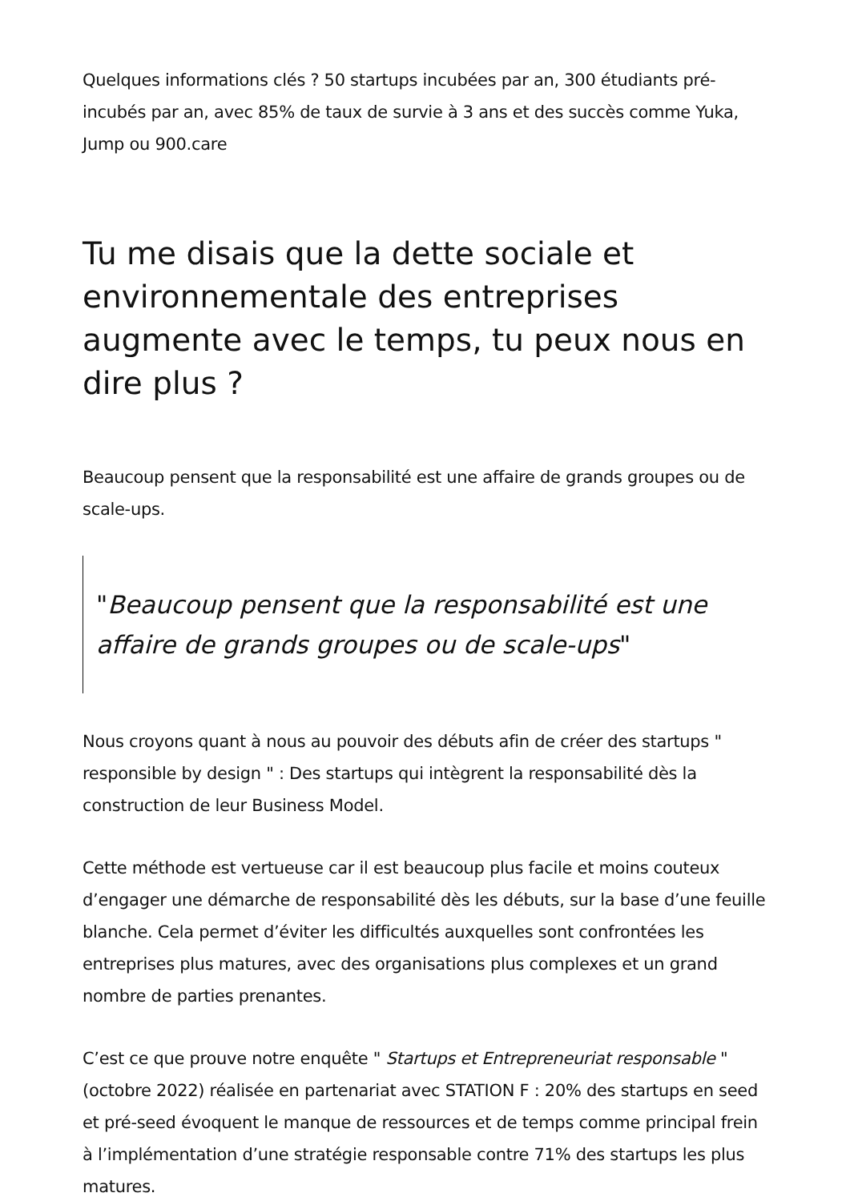Quelques informations clés ? 50 startups incubées par an, 300 étudiants pré-incubés par an, avec 85% de taux de survie à 3 ans et des succès comme Yuka, Jump ou 900.care
Tu me disais que la dette sociale et environnementale des entreprises augmente avec le temps, tu peux nous en dire plus ?
Beaucoup pensent que la responsabilité est une affaire de grands groupes ou de scale-ups.
"Beaucoup pensent que la responsabilité est une affaire de grands groupes ou de scale-ups"
Nous croyons quant à nous au pouvoir des débuts afin de créer des startups " responsible by design " : Des startups qui intègrent la responsabilité dès la construction de leur Business Model.
Cette méthode est vertueuse car il est beaucoup plus facile et moins couteux d’engager une démarche de responsabilité dès les débuts, sur la base d’une feuille blanche. Cela permet d’éviter les difficultés auxquelles sont confrontées les entreprises plus matures, avec des organisations plus complexes et un grand nombre de parties prenantes.
C’est ce que prouve notre enquête " Startups et Entrepreneuriat responsable " (octobre 2022) réalisée en partenariat avec STATION F : 20% des startups en seed et pré-seed évoquent le manque de ressources et de temps comme principal frein à l’implémentation d’une stratégie responsable contre 71% des startups les plus matures.